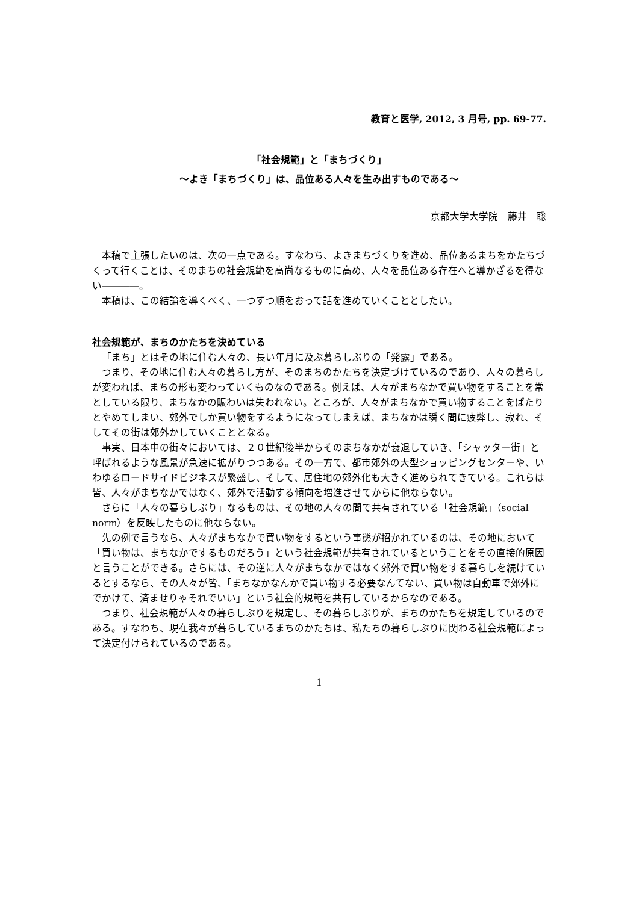教育と医学, 2012, 3 月号, pp. 69-77.
「社会規範」と「まちづくり」
～よき「まちづくり」は、品位ある人々を生み出すものである～
京都大学大学院　藤井　聡
本稿で主張したいのは、次の一点である。すなわち、よきまちづくりを進め、品位あるまちをかたちづくって行くことは、そのまちの社会規範を高尚なるものに高め、人々を品位ある存在へと導かざるを得ない――――。
本稿は、この結論を導くべく、一つずつ順をおって話を進めていくこととしたい。
社会規範が、まちのかたちを決めている
「まち」とはその地に住む人々の、長い年月に及ぶ暮らしぶりの「発露」である。
つまり、その地に住む人々の暮らし方が、そのまちのかたちを決定づけているのであり、人々の暮らしが変われば、まちの形も変わっていくものなのである。例えば、人々がまちなかで買い物をすることを常としている限り、まちなかの賑わいは失われない。ところが、人々がまちなかで買い物することをぱたりとやめてしまい、郊外でしか買い物をするようになってしまえば、まちなかは瞬く間に疲弊し、寂れ、そしてその街は郊外かしていくこととなる。
事実、日本中の街々においては、２０世紀後半からそのまちなかが衰退していき、「シャッター街」と呼ばれるような風景が急速に拡がりつつある。その一方で、都市郊外の大型ショッピングセンターや、いわゆるロードサイドビジネスが繁盛し、そして、居住地の郊外化も大きく進められてきている。これらは皆、人々がまちなかではなく、郊外で活動する傾向を増進させてからに他ならない。
さらに「人々の暮らしぶり」なるものは、その地の人々の間で共有されている「社会規範」（social norm）を反映したものに他ならない。
先の例で言うなら、人々がまちなかで買い物をするという事態が招かれているのは、その地において「買い物は、まちなかでするものだろう」という社会規範が共有されているということをその直接的原因と言うことができる。さらには、その逆に人々がまちなかではなく郊外で買い物をする暮らしを続けているとするなら、その人々が皆、「まちなかなんかで買い物する必要なんてない、買い物は自動車で郊外にでかけて、済ませりゃそれでいい」という社会的規範を共有しているからなのである。
つまり、社会規範が人々の暮らしぶりを規定し、その暮らしぶりが、まちのかたちを規定しているのである。すなわち、現在我々が暮らしているまちのかたちは、私たちの暮らしぶりに関わる社会規範によって決定付けられているのである。
1